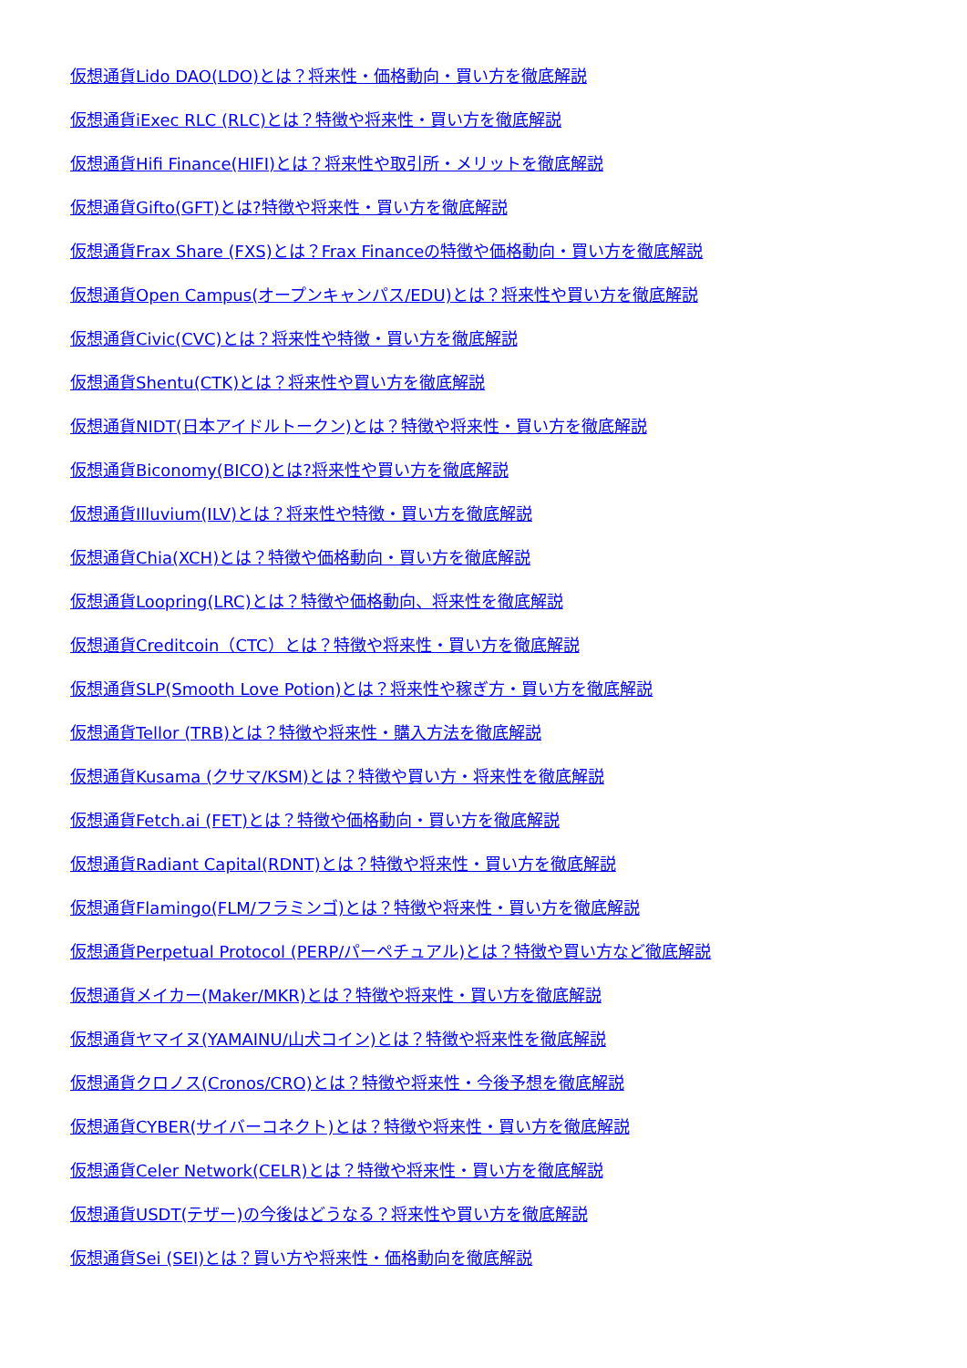仮想通貨Lido DAO(LDO)とは？将来性・価格動向・買い方を徹底解説
仮想通貨iExec RLC (RLC)とは？特徴や将来性・買い方を徹底解説
仮想通貨Hifi Finance(HIFI)とは？将来性や取引所・メリットを徹底解説
仮想通貨Gifto(GFT)とは?特徴や将来性・買い方を徹底解説
仮想通貨Frax Share (FXS)とは？Frax Financeの特徴や価格動向・買い方を徹底解説
仮想通貨Open Campus(オープンキャンパス/EDU)とは？将来性や買い方を徹底解説
仮想通貨Civic(CVC)とは？将来性や特徴・買い方を徹底解説
仮想通貨Shentu(CTK)とは？将来性や買い方を徹底解説
仮想通貨NIDT(日本アイドルトークン)とは？特徴や将来性・買い方を徹底解説
仮想通貨Biconomy(BICO)とは?将来性や買い方を徹底解説
仮想通貨Illuvium(ILV)とは？将来性や特徴・買い方を徹底解説
仮想通貨Chia(XCH)とは？特徴や価格動向・買い方を徹底解説
仮想通貨Loopring(LRC)とは？特徴や価格動向、将来性を徹底解説
仮想通貨Creditcoin（CTC）とは？特徴や将来性・買い方を徹底解説
仮想通貨SLP(Smooth Love Potion)とは？将来性や稼ぎ方・買い方を徹底解説
仮想通貨Tellor (TRB)とは？特徴や将来性・購入方法を徹底解説
仮想通貨Kusama (クサマ/KSM)とは？特徴や買い方・将来性を徹底解説
仮想通貨Fetch.ai (FET)とは？特徴や価格動向・買い方を徹底解説
仮想通貨Radiant Capital(RDNT)とは？特徴や将来性・買い方を徹底解説
仮想通貨Flamingo(FLM/フラミンゴ)とは？特徴や将来性・買い方を徹底解説
仮想通貨Perpetual Protocol (PERP/パーペチュアル)とは？特徴や買い方など徹底解説
仮想通貨メイカー(Maker/MKR)とは？特徴や将来性・買い方を徹底解説
仮想通貨ヤマイヌ(YAMAINU/山犬コイン)とは？特徴や将来性を徹底解説
仮想通貨クロノス(Cronos/CRO)とは？特徴や将来性・今後予想を徹底解説
仮想通貨CYBER(サイバーコネクト)とは？特徴や将来性・買い方を徹底解説
仮想通貨Celer Network(CELR)とは？特徴や将来性・買い方を徹底解説
仮想通貨USDT(テザー)の今後はどうなる？将来性や買い方を徹底解説
仮想通貨Sei (SEI)とは？買い方や将来性・価格動向を徹底解説